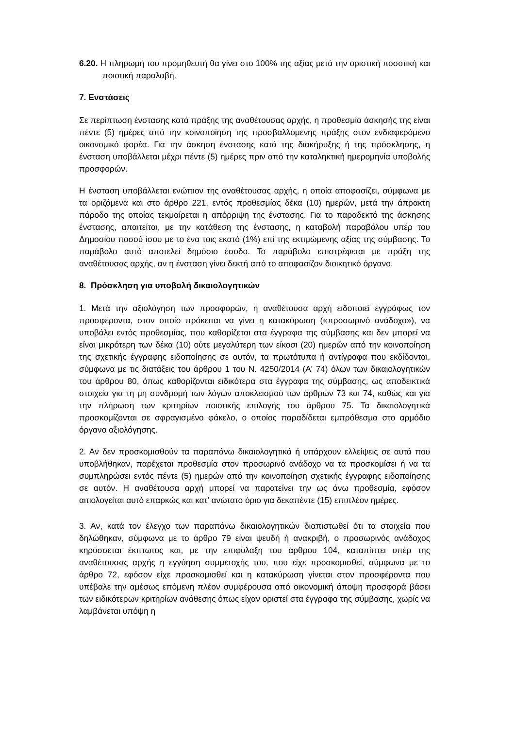6.20. Η πληρωμή του προμηθευτή θα γίνει στο 100% της αξίας μετά την οριστική ποσοτική και ποιοτική παραλαβή.
7. Ενστάσεις
Σε περίπτωση ένστασης κατά πράξης της αναθέτουσας αρχής, η προθεσμία άσκησής της είναι πέντε (5) ημέρες από την κοινοποίηση της προσβαλλόμενης πράξης στον ενδιαφερόμενο οικονομικό φορέα. Για την άσκηση ένστασης κατά της διακήρυξης ή της πρόσκλησης, η ένσταση υποβάλλεται μέχρι πέντε (5) ημέρες πριν από την καταληκτική ημερομηνία υποβολής προσφορών.
Η ένσταση υποβάλλεται ενώπιον της αναθέτουσας αρχής, η οποία αποφασίζει, σύμφωνα με τα οριζόμενα και στο άρθρο 221, εντός προθεσμίας δέκα (10) ημερών, μετά την άπρακτη πάροδο της οποίας τεκμαίρεται η απόρριψη της ένστασης. Για το παραδεκτό της άσκησης ένστασης, απαιτείται, με την κατάθεση της ένστασης, η καταβολή παραβόλου υπέρ του Δημοσίου ποσού ίσου με το ένα τοις εκατό (1%) επί της εκτιμώμενης αξίας της σύμβασης. Το παράβολο αυτό αποτελεί δημόσιο έσοδο. Το παράβολο επιστρέφεται με πράξη της αναθέτουσας αρχής, αν η ένσταση γίνει δεκτή από το αποφασίζον διοικητικό όργανο.
8. Πρόσκληση για υποβολή δικαιολογητικών
1. Μετά την αξιολόγηση των προσφορών, η αναθέτουσα αρχή ειδοποιεί εγγράφως τον προσφέροντα, στον οποίο πρόκειται να γίνει η κατακύρωση («προσωρινό ανάδοχο»), να υποβάλει εντός προθεσμίας, που καθορίζεται στα έγγραφα της σύμβασης και δεν μπορεί να είναι μικρότερη των δέκα (10) ούτε μεγαλύτερη των είκοσι (20) ημερών από την κοινοποίηση της σχετικής έγγραφης ειδοποίησης σε αυτόν, τα πρωτότυπα ή αντίγραφα που εκδίδονται, σύμφωνα με τις διατάξεις του άρθρου 1 του Ν. 4250/2014 (Α' 74) όλων των δικαιολογητικών του άρθρου 80, όπως καθορίζονται ειδικότερα στα έγγραφα της σύμβασης, ως αποδεικτικά στοιχεία για τη μη συνδρομή των λόγων αποκλεισμού των άρθρων 73 και 74, καθώς και για την πλήρωση των κριτηρίων ποιοτικής επιλογής του άρθρου 75. Τα δικαιολογητικά προσκομίζονται σε σφραγισμένο φάκελο, ο οποίος παραδίδεται εμπρόθεσμα στο αρμόδιο όργανο αξιολόγησης.
2. Αν δεν προσκομισθούν τα παραπάνω δικαιολογητικά ή υπάρχουν ελλείψεις σε αυτά που υποβλήθηκαν, παρέχεται προθεσμία στον προσωρινό ανάδοχο να τα προσκομίσει ή να τα συμπληρώσει εντός πέντε (5) ημερών από την κοινοποίηση σχετικής έγγραφης ειδοποίησης σε αυτόν. Η αναθέτουσα αρχή μπορεί να παρατείνει την ως άνω προθεσμία, εφόσον αιτιολογείται αυτό επαρκώς και κατ' ανώτατο όριο για δεκαπέντε (15) επιπλέον ημέρες.
3. Αν, κατά τον έλεγχο των παραπάνω δικαιολογητικών διαπιστωθεί ότι τα στοιχεία που δηλώθηκαν, σύμφωνα με το άρθρο 79 είναι ψευδή ή ανακριβή, ο προσωρινός ανάδοχος κηρύσσεται έκπτωτος και, με την επιφύλαξη του άρθρου 104, καταπίπτει υπέρ της αναθέτουσας αρχής η εγγύηση συμμετοχής του, που είχε προσκομισθεί, σύμφωνα με το άρθρο 72, εφόσον είχε προσκομισθεί και η κατακύρωση γίνεται στον προσφέροντα που υπέβαλε την αμέσως επόμενη πλέον συμφέρουσα από οικονομική άποψη προσφορά βάσει των ειδικότερων κριτηρίων ανάθεσης όπως είχαν οριστεί στα έγγραφα της σύμβασης, χωρίς να λαμβάνεται υπόψη η